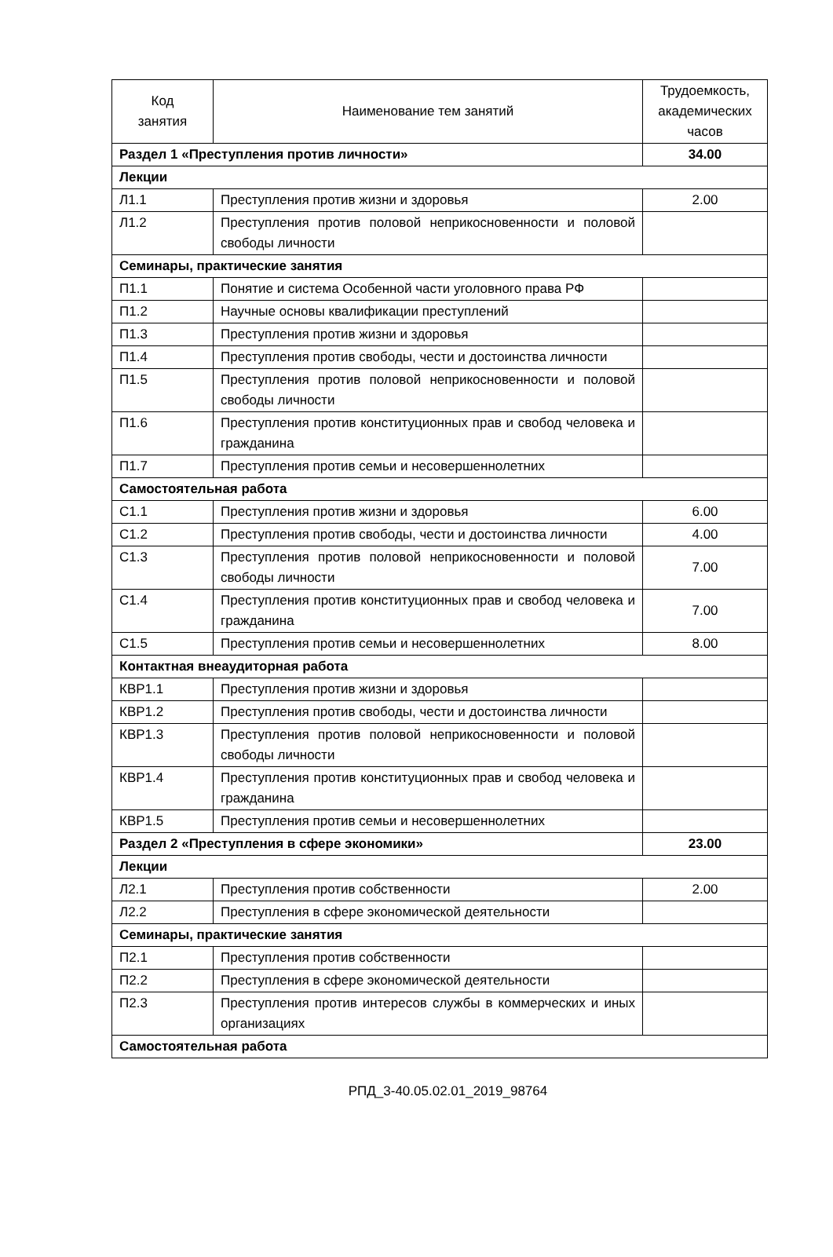| Код занятия | Наименование тем занятий | Трудоемкость, академических часов |
| --- | --- | --- |
| Раздел 1 «Преступления против личности» | | 34.00 |
| Лекции | | |
| Л1.1 | Преступления против жизни и здоровья | 2.00 |
| Л1.2 | Преступления против половой неприкосновенности и половой свободы личности | |
| Семинары, практические занятия | | |
| П1.1 | Понятие и система Особенной части уголовного права РФ | |
| П1.2 | Научные основы квалификации преступлений | |
| П1.3 | Преступления против жизни и здоровья | |
| П1.4 | Преступления против свободы, чести и достоинства личности | |
| П1.5 | Преступления против половой неприкосновенности и половой свободы личности | |
| П1.6 | Преступления против конституционных прав и свобод человека и гражданина | |
| П1.7 | Преступления против семьи и несовершеннолетних | |
| Самостоятельная работа | | |
| С1.1 | Преступления против жизни и здоровья | 6.00 |
| С1.2 | Преступления против свободы, чести и достоинства личности | 4.00 |
| С1.3 | Преступления против половой неприкосновенности и половой свободы личности | 7.00 |
| С1.4 | Преступления против конституционных прав и свобод человека и гражданина | 7.00 |
| С1.5 | Преступления против семьи и несовершеннолетних | 8.00 |
| Контактная внеаудиторная работа | | |
| КВР1.1 | Преступления против жизни и здоровья | |
| КВР1.2 | Преступления против свободы, чести и достоинства личности | |
| КВР1.3 | Преступления против половой неприкосновенности и половой свободы личности | |
| КВР1.4 | Преступления против конституционных прав и свобод человека и гражданина | |
| КВР1.5 | Преступления против семьи и несовершеннолетних | |
| Раздел 2 «Преступления в сфере экономики» | | 23.00 |
| Лекции | | |
| Л2.1 | Преступления против собственности | 2.00 |
| Л2.2 | Преступления в сфере экономической деятельности | |
| Семинары, практические занятия | | |
| П2.1 | Преступления против собственности | |
| П2.2 | Преступления в сфере экономической деятельности | |
| П2.3 | Преступления против интересов службы в коммерческих и иных организациях | |
| Самостоятельная работа | | |
РПД_3-40.05.02.01_2019_98764